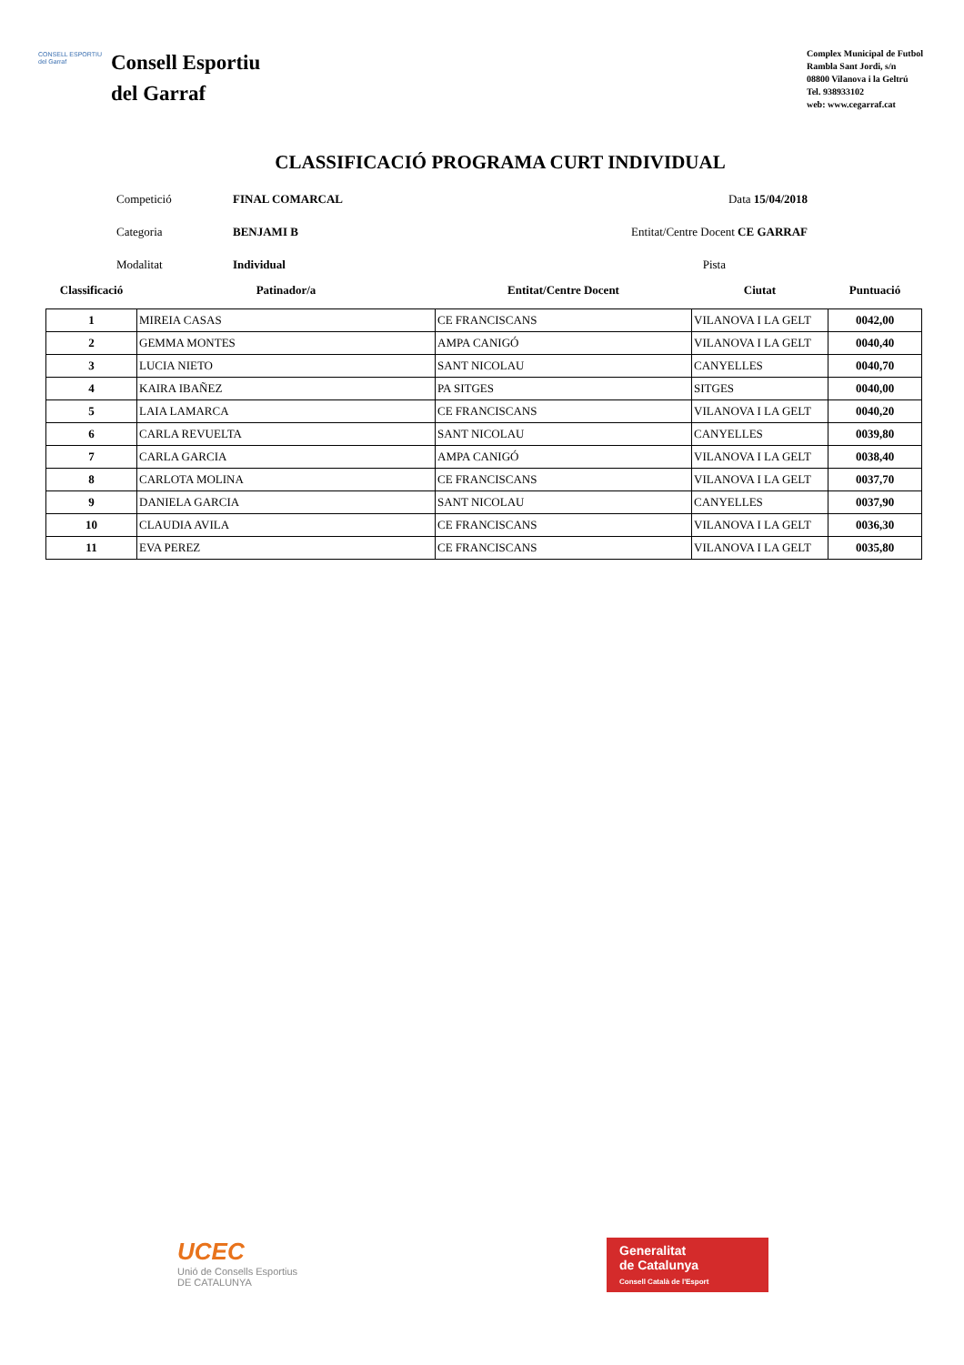CONSELL ESPORTIU del Garraf
Consell Esportiu
del Garraf
Complex Municipal de Futbol
Rambla Sant Jordi, s/n
08800 Vilanova i la Geltrú
Tel. 938933102
web: www.cegarraf.cat
CLASSIFICACIÓ PROGRAMA CURT INDIVIDUAL
Competició
FINAL COMARCAL
Data 15/04/2018
Categoria
BENJAMI B
Entitat/Centre Docent CE GARRAF
Modalitat
Individual
Pista
| Classificació | Patinador/a | Entitat/Centre Docent | Ciutat | Puntuació |
| --- | --- | --- | --- | --- |
| 1 | MIREIA CASAS | CE FRANCISCANS | VILANOVA I LA GELT | 0042,00 |
| 2 | GEMMA MONTES | AMPA CANIGÓ | VILANOVA I LA GELT | 0040,40 |
| 3 | LUCIA NIETO | SANT NICOLAU | CANYELLES | 0040,70 |
| 4 | KAIRA IBAÑEZ | PA SITGES | SITGES | 0040,00 |
| 5 | LAIA LAMARCA | CE FRANCISCANS | VILANOVA I LA GELT | 0040,20 |
| 6 | CARLA REVUELTA | SANT NICOLAU | CANYELLES | 0039,80 |
| 7 | CARLA GARCIA | AMPA CANIGÓ | VILANOVA I LA GELT | 0038,40 |
| 8 | CARLOTA MOLINA | CE FRANCISCANS | VILANOVA I LA GELT | 0037,70 |
| 9 | DANIELA GARCIA | SANT NICOLAU | CANYELLES | 0037,90 |
| 10 | CLAUDIA AVILA | CE FRANCISCANS | VILANOVA I LA GELT | 0036,30 |
| 11 | EVA PEREZ | CE FRANCISCANS | VILANOVA I LA GELT | 0035,80 |
UCEC
Unió de Consells Esportius
DE CATALUNYA
Generalitat
de Catalunya
Consell Català de l'Esport